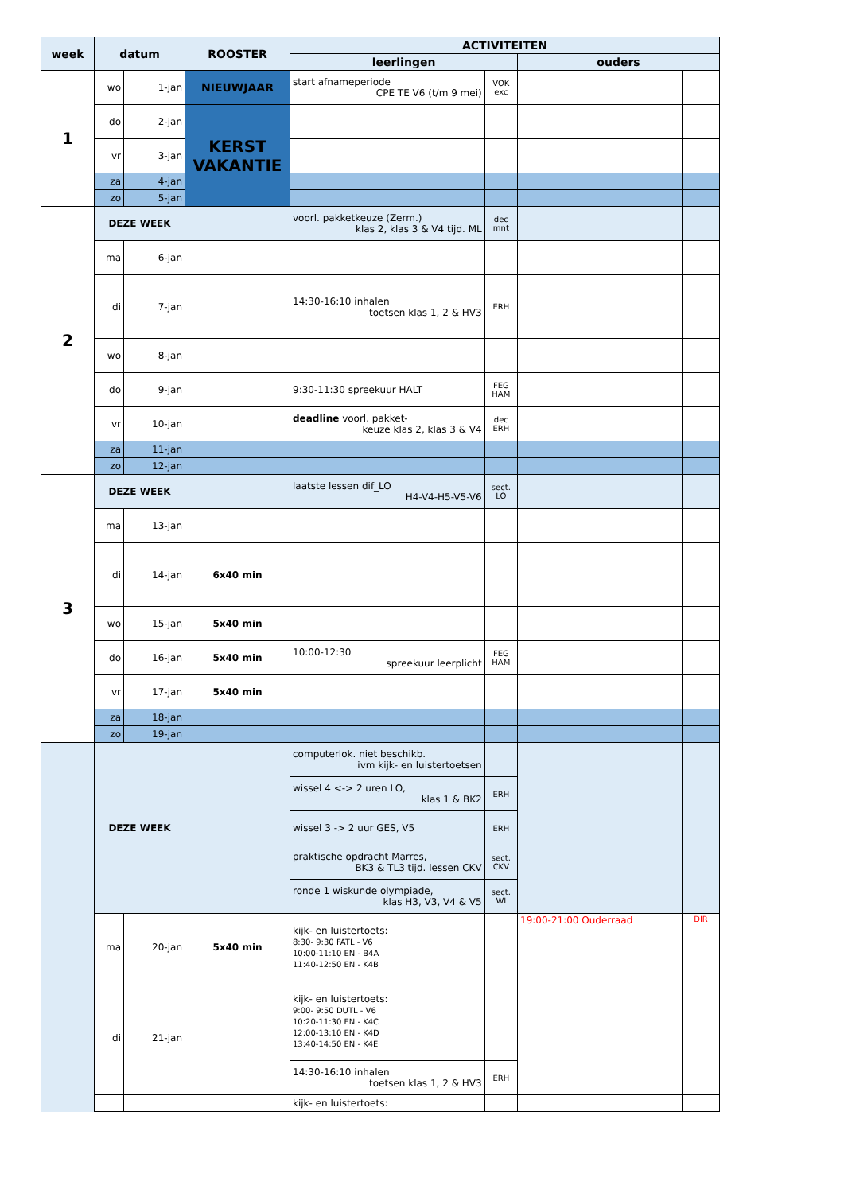| week | datum | | ROOSTER | ACTIVITEITEN | | | |
| --- | --- | --- | --- | --- | --- | --- | --- |
| | | | | leerlingen | | ouders | |
| 1 | wo | 1-jan | NIEUWJAAR | start afnameperiode CPE TE V6 (t/m 9 mei) | VOK exc | | |
| | do | 2-jan | KERST VAKANTIE | | | | |
| | vr | 3-jan | | | | | |
| | za | 4-jan | | | | | |
| | zo | 5-jan | | | | | |
| 2 | DEZE WEEK | | | voorl. pakketkeuze (Zerm.) klas 2, klas 3 & V4 tijd. ML | dec mnt | | |
| | ma | 6-jan | | | | | |
| | di | 7-jan | | 14:30-16:10 inhalen toetsen klas 1, 2 & HV3 | ERH | | |
| | wo | 8-jan | | | | | |
| | do | 9-jan | | 9:30-11:30 spreekuur HALT | FEG HAM | | |
| | vr | 10-jan | | deadline voorl. pakket- keuze klas 2, klas 3 & V4 | dec ERH | | |
| | za | 11-jan | | | | | |
| | zo | 12-jan | | | | | |
| 3 | DEZE WEEK | | | laatste lessen dif_LO H4-V4-H5-V5-V6 | sect. LO | | |
| | ma | 13-jan | | | | | |
| | di | 14-jan | 6x40 min | | | | |
| | wo | 15-jan | 5x40 min | | | | |
| | do | 16-jan | 5x40 min | 10:00-12:30 spreekuur leerplicht | FEG HAM | | |
| | vr | 17-jan | 5x40 min | | | | |
| | za | 18-jan | | | | | |
| | zo | 19-jan | | | | | |
| | DEZE WEEK | | | computerlok. niet beschikb. ivm kijk- en luistertoetsen | | | |
| | | | | wissel 4 <-> 2 uren LO, klas 1 & BK2 | ERH | | |
| | | | | wissel 3 -> 2 uur GES, V5 | ERH | | |
| | | | | praktische opdracht Marres, BK3 & TL3 tijd. lessen CKV | sect. CKV | | |
| | | | | ronde 1 wiskunde olympiade, klas H3, V3, V4 & V5 | sect. WI | | |
| | ma | 20-jan | 5x40 min | kijk- en luistertoets: 8:30- 9:30 FATL - V6 10:00-11:10 EN - B4A 11:40-12:50 EN - K4B | | 19:00-21:00 Ouderraad | DIR |
| | di | 21-jan | | kijk- en luistertoets: 9:00- 9:50 DUTL - V6 10:20-11:30 EN - K4C 12:00-13:10 EN - K4D 13:40-14:50 EN - K4E | | | |
| | | | | 14:30-16:10 inhalen toetsen klas 1, 2 & HV3 | ERH | | |
| | | | | kijk- en luistertoets: | | | |